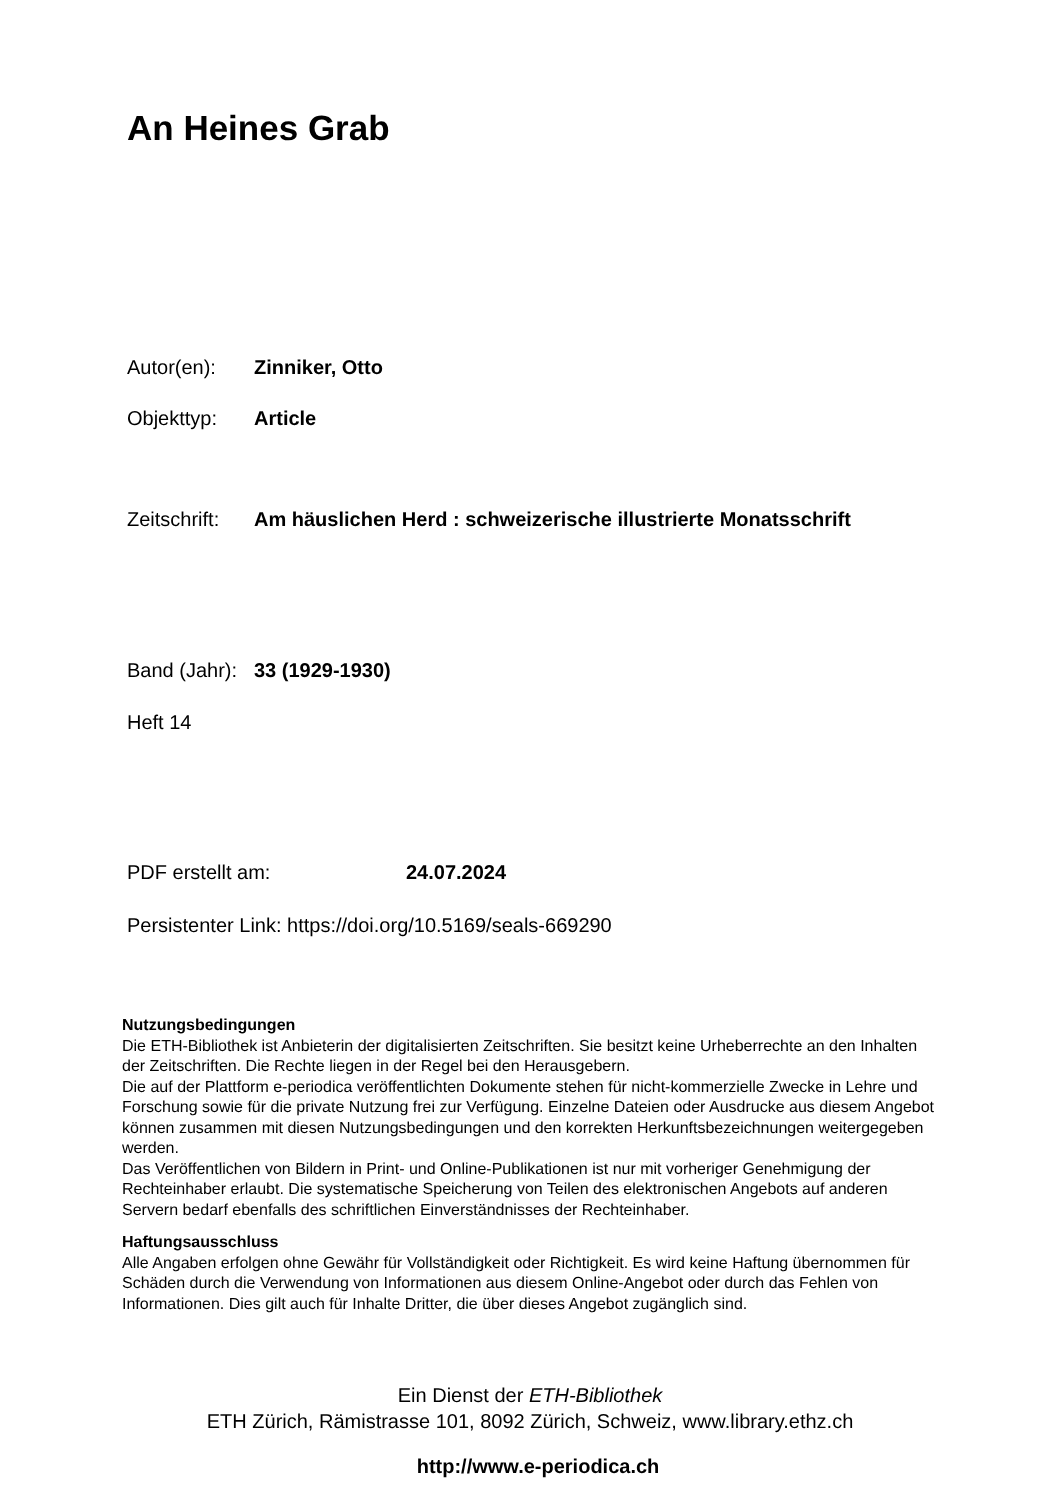An Heines Grab
Autor(en): Zinniker, Otto
Objekttyp: Article
Zeitschrift: Am häuslichen Herd : schweizerische illustrierte Monatsschrift
Band (Jahr): 33 (1929-1930)
Heft 14
PDF erstellt am: 24.07.2024
Persistenter Link: https://doi.org/10.5169/seals-669290
Nutzungsbedingungen
Die ETH-Bibliothek ist Anbieterin der digitalisierten Zeitschriften. Sie besitzt keine Urheberrechte an den Inhalten der Zeitschriften. Die Rechte liegen in der Regel bei den Herausgebern.
Die auf der Plattform e-periodica veröffentlichten Dokumente stehen für nicht-kommerzielle Zwecke in Lehre und Forschung sowie für die private Nutzung frei zur Verfügung. Einzelne Dateien oder Ausdrucke aus diesem Angebot können zusammen mit diesen Nutzungsbedingungen und den korrekten Herkunftsbezeichnungen weitergegeben werden.
Das Veröffentlichen von Bildern in Print- und Online-Publikationen ist nur mit vorheriger Genehmigung der Rechteinhaber erlaubt. Die systematische Speicherung von Teilen des elektronischen Angebots auf anderen Servern bedarf ebenfalls des schriftlichen Einverständnisses der Rechteinhaber.
Haftungsausschluss
Alle Angaben erfolgen ohne Gewähr für Vollständigkeit oder Richtigkeit. Es wird keine Haftung übernommen für Schäden durch die Verwendung von Informationen aus diesem Online-Angebot oder durch das Fehlen von Informationen. Dies gilt auch für Inhalte Dritter, die über dieses Angebot zugänglich sind.
Ein Dienst der ETH-Bibliothek
ETH Zürich, Rämistrasse 101, 8092 Zürich, Schweiz, www.library.ethz.ch
http://www.e-periodica.ch